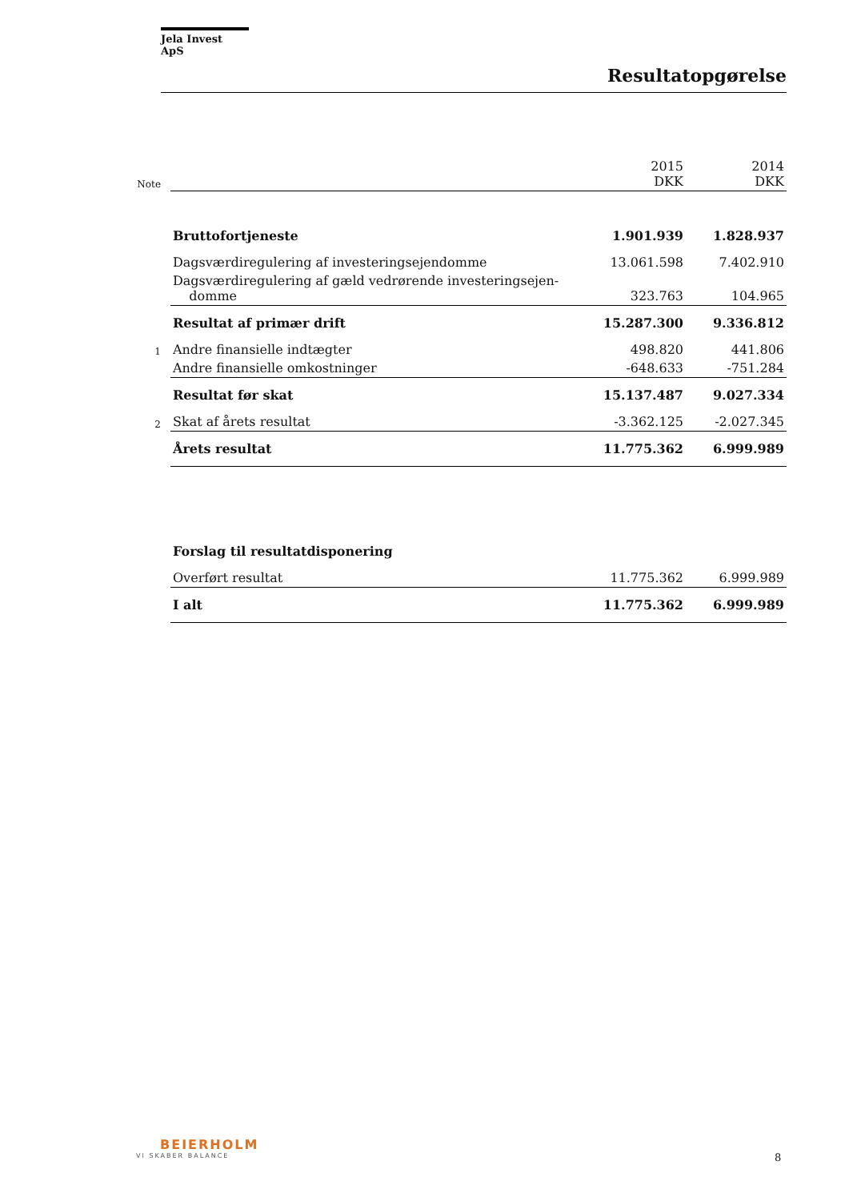Jela Invest ApS
Resultatopgørelse
| Note | | 2015 DKK | 2014 DKK |
| | Bruttofortjeneste | 1.901.939 | 1.828.937 |
| | Dagsværdiregulering af investeringsejendomme | 13.061.598 | 7.402.910 |
| | Dagsværdiregulering af gæld vedrørende investeringsejen- domme | 323.763 | 104.965 |
| | Resultat af primær drift | 15.287.300 | 9.336.812 |
| 1 | Andre finansielle indtægter | 498.820 | 441.806 |
| | Andre finansielle omkostninger | -648.633 | -751.284 |
| | Resultat før skat | 15.137.487 | 9.027.334 |
| 2 | Skat af årets resultat | -3.362.125 | -2.027.345 |
| | Årets resultat | 11.775.362 | 6.999.989 |
| | Forslag til resultatdisponering | | |
| | Overført resultat | 11.775.362 | 6.999.989 |
| | I alt | 11.775.362 | 6.999.989 |
BEIERHOLM
VI SKABER BALANCE
8